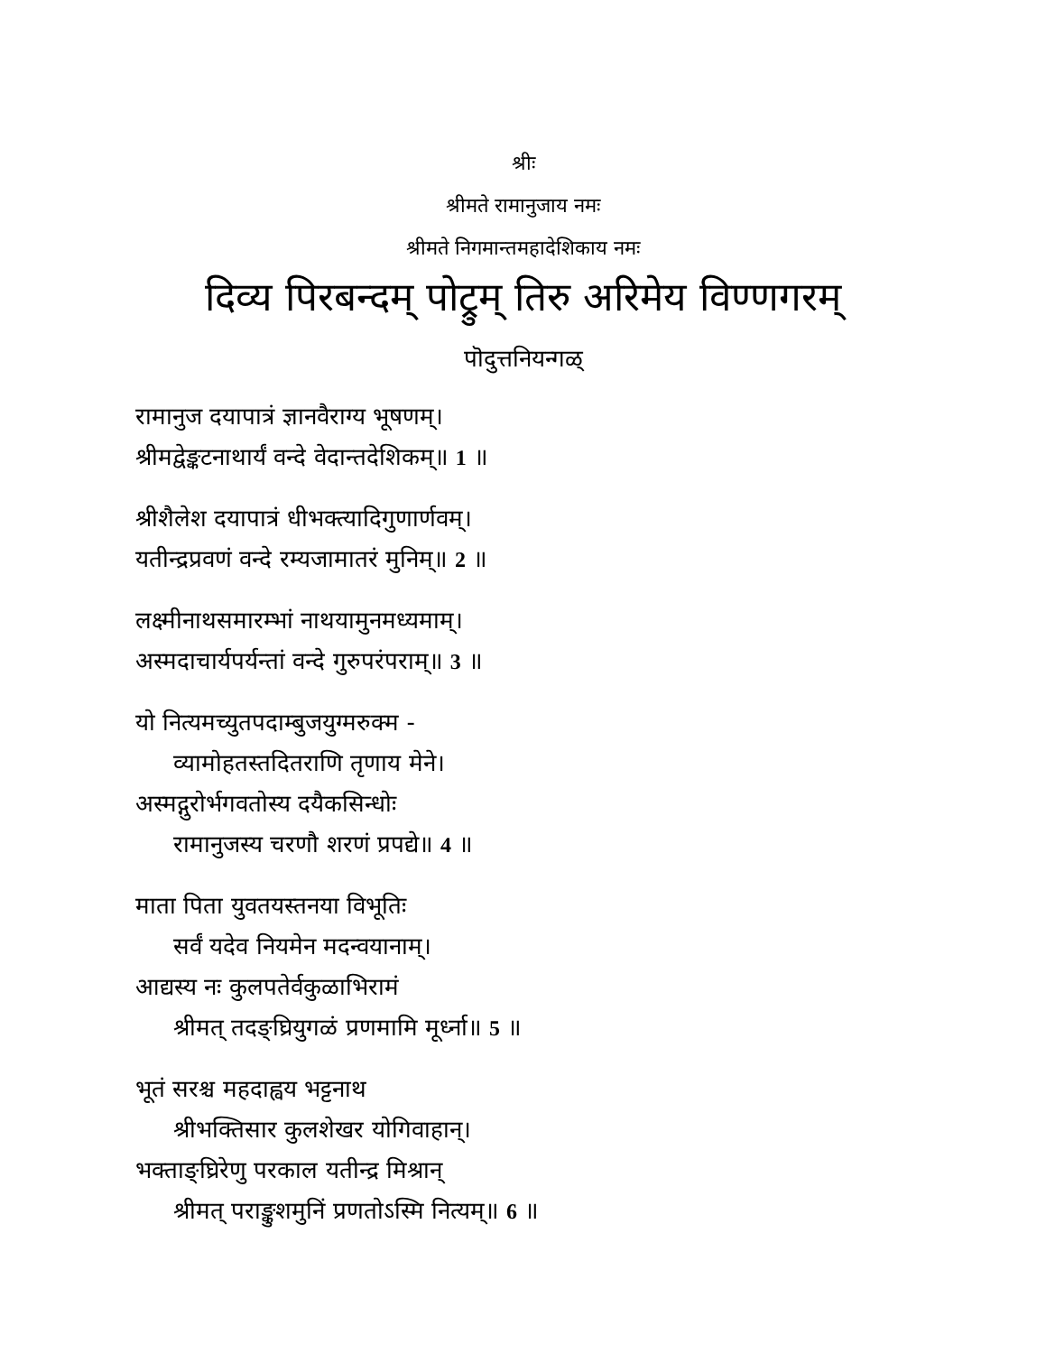श्रीः
श्रीमते रामानुजाय नमः
श्रीमते निगमान्तमहादेशिकाय नमः
दिव्य पिरबन्दम् पोट्रुम् तिरु अरिमेय विण्णगरम्
पॊदुत्तनियन्गळ्
रामानुज दयापात्रं ज्ञानवैराग्य भूषणम्।
श्रीमद्वेङ्कटनाथार्यं वन्दे वेदान्तदेशिकम्॥ 1 ॥
श्रीशैलेश दयापात्रं धीभक्त्यादिगुणार्णवम्।
यतीन्द्रप्रवणं वन्दे रम्यजामातरं मुनिम्॥ 2 ॥
लक्ष्मीनाथसमारम्भां नाथयामुनमध्यमाम्।
अस्मदाचार्यपर्यन्तां वन्दे गुरुपरंपराम्॥ 3 ॥
यो नित्यमच्युतपदाम्बुजयुग्मरुक्म -
व्यामोहतस्तदितराणि तृणाय मेने।
अस्मद्गुरोर्भगवतोस्य दयैकसिन्धोः
रामानुजस्य चरणौ शरणं प्रपद्ये॥ 4 ॥
माता पिता युवतयस्तनया विभूतिः
सर्वं यदेव नियमेन मदन्वयानाम्।
आद्यस्य नः कुलपतेर्वकुळाभिरामं
श्रीमत् तदङ्घ्रियुगळं प्रणमामि मूर्ध्ना॥ 5 ॥
भूतं सरश्च महदाह्वय भट्टनाथ
श्रीभक्तिसार कुलशेखर योगिवाहान्।
भक्ताङ्घ्रिरेणु परकाल यतीन्द्र मिश्रान्
श्रीमत् पराङ्कुशमुनिं प्रणतोऽस्मि नित्यम्॥ 6 ॥